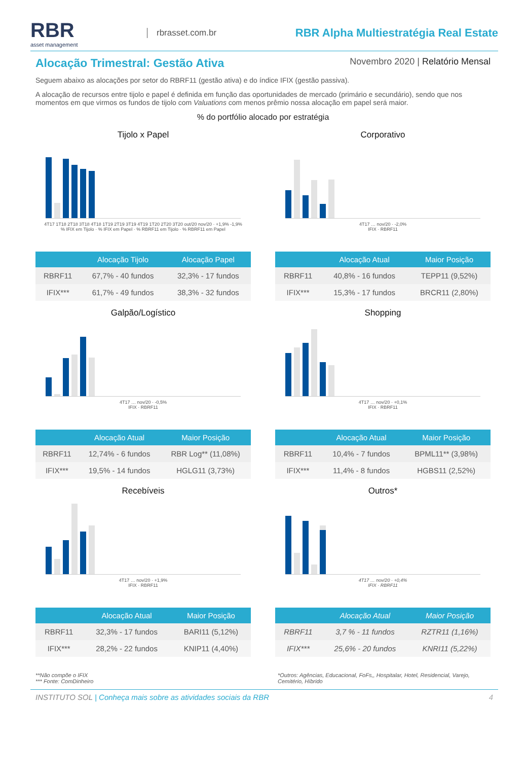RBR
asset management
rbrasset.com.br
RBR Alpha Multiestratégia Real Estate
Alocação Trimestral: Gestão Ativa
Novembro 2020 | Relatório Mensal
Seguem abaixo as alocações por setor do RBRF11 (gestão ativa) e do índice IFIX (gestão passiva).
A alocação de recursos entre tijolo e papel é definida em função das oportunidades de mercado (primário e secundário), sendo que nos momentos em que virmos os fundos de tijolo com Valuations com menos prêmio nossa alocação em papel será maior.
% do portfólio alocado por estratégia
Tijolo x Papel
4T17 1T18 2T18 3T18 4T18 1T19 2T19 3T19 4T19 1T20 2T20 3T20 out/20 nov/20 · +1,9% -1,9%
% IFIX em Tijolo · % IFIX em Papel · % RBRF11 em Tijolo · % RBRF11 em Papel
| | Alocação Tijolo | Alocação Papel |
| --- | --- | --- |
| RBRF11 | 67,7% - 40 fundos | 32,3% - 17 fundos |
| IFIX*** | 61,7% - 49 fundos | 38,3% - 32 fundos |
Corporativo
4T17 … nov/20 · -2,0%
IFIX · RBRF11
| | Alocação Atual | Maior Posição |
| --- | --- | --- |
| RBRF11 | 40,8% - 16 fundos | TEPP11 (9,52%) |
| IFIX*** | 15,3% - 17 fundos | BRCR11 (2,80%) |
Galpão/Logístico
4T17 … nov/20 · -0,5%
IFIX · RBRF11
| | Alocação Atual | Maior Posição |
| --- | --- | --- |
| RBRF11 | 12,74% - 6 fundos | RBR Log** (11,08%) |
| IFIX*** | 19,5% - 14 fundos | HGLG11 (3,73%) |
Shopping
4T17 … nov/20 · +0,1%
IFIX · RBRF11
| | Alocação Atual | Maior Posição |
| --- | --- | --- |
| RBRF11 | 10,4% - 7 fundos | BPML11** (3,98%) |
| IFIX*** | 11,4% - 8 fundos | HGBS11 (2,52%) |
Recebíveis
4T17 … nov/20 · +1,9%
IFIX · RBRF11
| | Alocação Atual | Maior Posição |
| --- | --- | --- |
| RBRF11 | 32,3% - 17 fundos | BARI11 (5,12%) |
| IFIX*** | 28,2% - 22 fundos | KNIP11 (4,40%) |
Outros*
4T17 … nov/20 · +0,4%
IFIX · RBRF11
| | Alocação Atual | Maior Posição |
| --- | --- | --- |
| RBRF11 | 3,7 % - 11 fundos | RZTR11 (1,16%) |
| IFIX*** | 25,6% - 20 fundos | KNRI11 (5,22%) |
**Não compõe o IFIX
*** Fonte: ComDinheiro
*Outros: Agências, Educacional, FoFs,, Hospitalar, Hotel, Residencial, Varejo, Cemitério, Híbrido
INSTITUTO SOL | Conheça mais sobre as atividades sociais da RBR
4